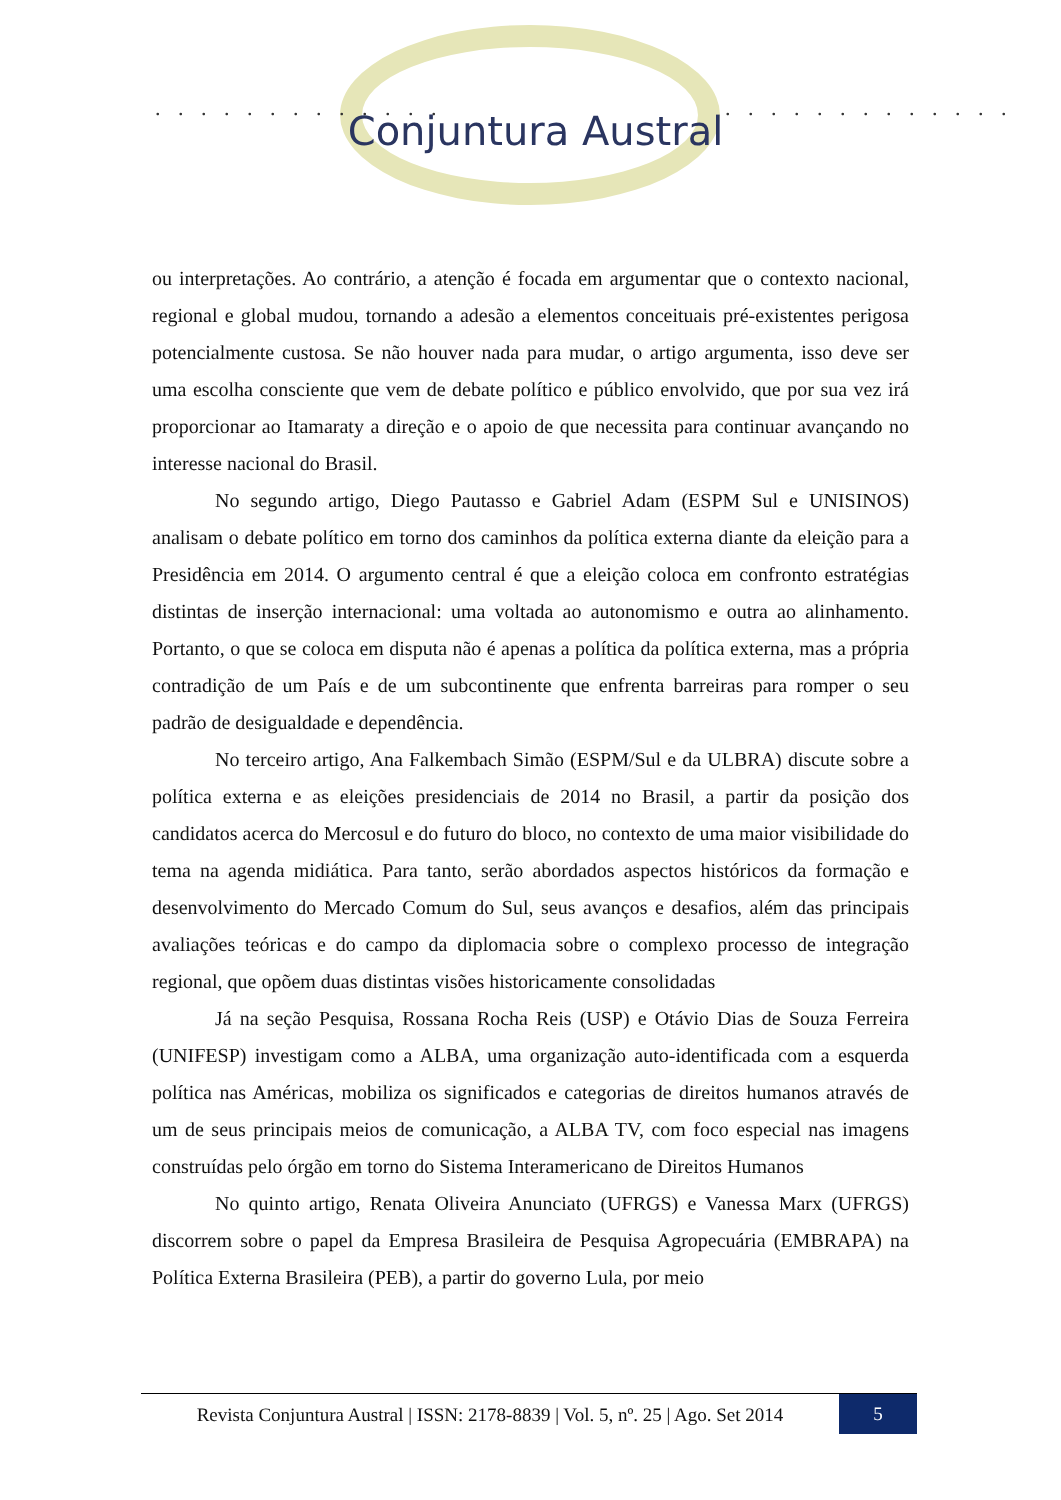. . . . . . . . . . . . . . . . . . . . . . . . . .
Conjuntura Austral
ou interpretações. Ao contrário, a atenção é focada em argumentar que o contexto nacional, regional e global mudou, tornando a adesão a elementos conceituais pré-existentes perigosa potencialmente custosa. Se não houver nada para mudar, o artigo argumenta, isso deve ser uma escolha consciente que vem de debate político e público envolvido, que por sua vez irá proporcionar ao Itamaraty a direção e o apoio de que necessita para continuar avançando no interesse nacional do Brasil.
No segundo artigo, Diego Pautasso e Gabriel Adam (ESPM Sul e UNISINOS) analisam o debate político em torno dos caminhos da política externa diante da eleição para a Presidência em 2014. O argumento central é que a eleição coloca em confronto estratégias distintas de inserção internacional: uma voltada ao autonomismo e outra ao alinhamento. Portanto, o que se coloca em disputa não é apenas a política da política externa, mas a própria contradição de um País e de um subcontinente que enfrenta barreiras para romper o seu padrão de desigualdade e dependência.
No terceiro artigo, Ana Falkembach Simão (ESPM/Sul e da ULBRA) discute sobre a política externa e as eleições presidenciais de 2014 no Brasil, a partir da posição dos candidatos acerca do Mercosul e do futuro do bloco, no contexto de uma maior visibilidade do tema na agenda midiática. Para tanto, serão abordados aspectos históricos da formação e desenvolvimento do Mercado Comum do Sul, seus avanços e desafios, além das principais avaliações teóricas e do campo da diplomacia sobre o complexo processo de integração regional, que opõem duas distintas visões historicamente consolidadas
Já na seção Pesquisa, Rossana Rocha Reis (USP) e Otávio Dias de Souza Ferreira (UNIFESP) investigam como a ALBA, uma organização auto-identificada com a esquerda política nas Américas, mobiliza os significados e categorias de direitos humanos através de um de seus principais meios de comunicação, a ALBA TV, com foco especial nas imagens construídas pelo órgão em torno do Sistema Interamericano de Direitos Humanos
No quinto artigo, Renata Oliveira Anunciato (UFRGS) e Vanessa Marx (UFRGS) discorrem sobre o papel da Empresa Brasileira de Pesquisa Agropecuária (EMBRAPA) na Política Externa Brasileira (PEB), a partir do governo Lula, por meio
Revista Conjuntura Austral | ISSN: 2178-8839 | Vol. 5, nº. 25 | Ago. Set 2014
5